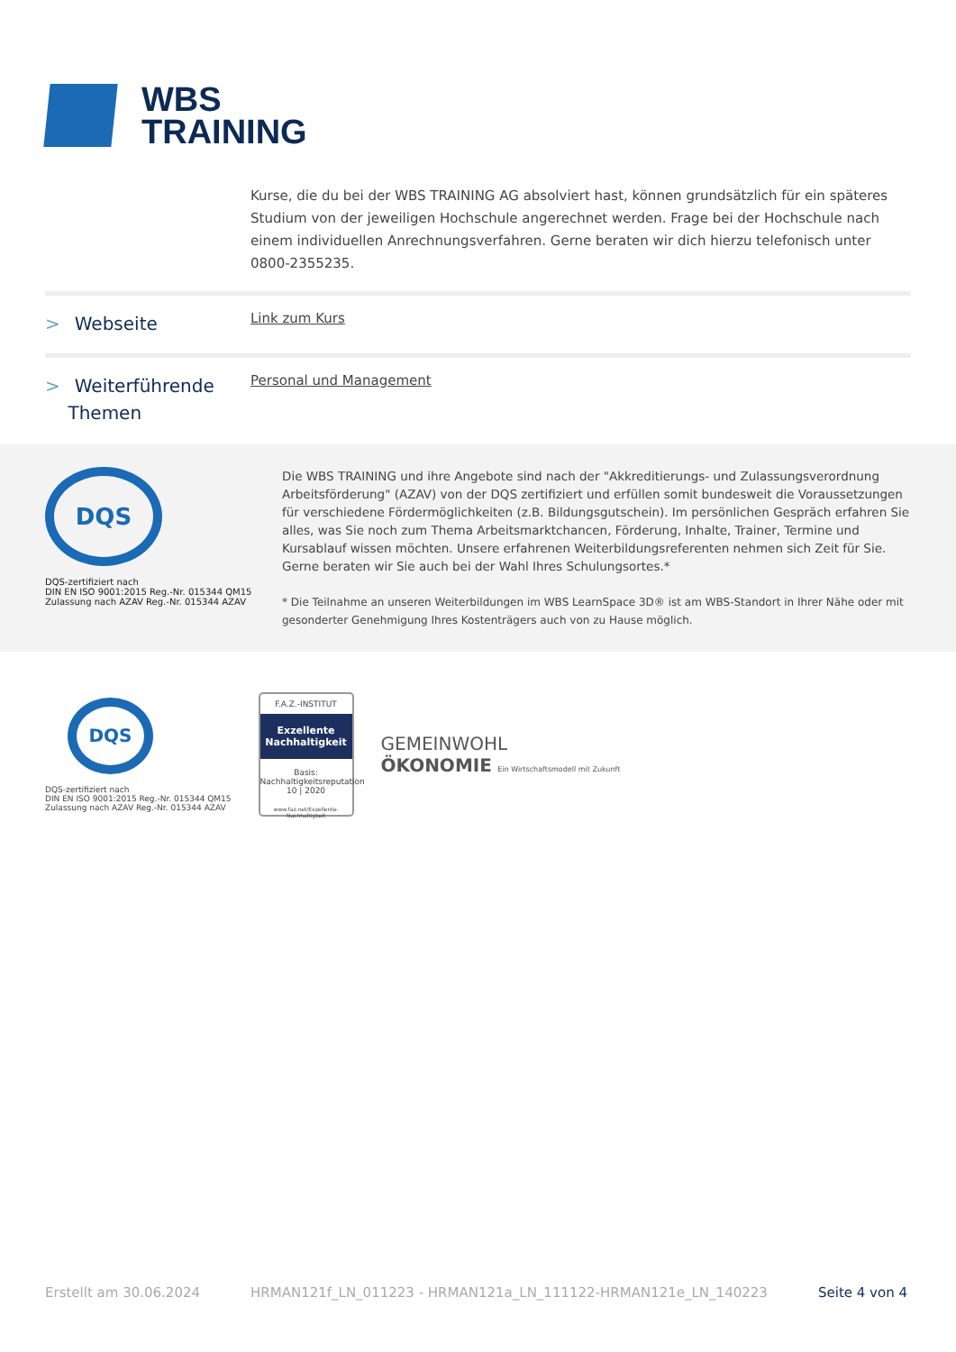WBS
TRAINING
Kurse, die du bei der WBS TRAINING AG absolviert hast, können grundsätzlich für ein späteres Studium von der jeweiligen Hochschule angerechnet werden. Frage bei der Hochschule nach einem individuellen Anrechnungsverfahren. Gerne beraten wir dich hierzu telefonisch unter 0800-2355235.
> Webseite
Link zum Kurs
> Weiterführende
Themen
Personal und Management
DQS
DQS-zertifiziert nach
DIN EN ISO 9001:2015 Reg.-Nr. 015344 QM15
Zulassung nach AZAV Reg.-Nr. 015344 AZAV
Die WBS TRAINING und ihre Angebote sind nach der "Akkreditierungs- und Zulassungsverordnung Arbeitsförderung" (AZAV) von der DQS zertifiziert und erfüllen somit bundesweit die Voraussetzungen für verschiedene Fördermöglichkeiten (z.B. Bildungsgutschein). Im persönlichen Gespräch erfahren Sie alles, was Sie noch zum Thema Arbeitsmarktchancen, Förderung, Inhalte, Trainer, Termine und Kursablauf wissen möchten. Unsere erfahrenen Weiterbildungsreferenten nehmen sich Zeit für Sie. Gerne beraten wir Sie auch bei der Wahl Ihres Schulungsortes.*
* Die Teilnahme an unseren Weiterbildungen im WBS LearnSpace 3D® ist am WBS-Standort in Ihrer Nähe oder mit gesonderter Genehmigung Ihres Kostenträgers auch von zu Hause möglich.
DQS
DQS-zertifiziert nach
DIN EN ISO 9001:2015 Reg.-Nr. 015344 QM15
Zulassung nach AZAV Reg.-Nr. 015344 AZAV
F.A.Z.-INSTITUT
Exzellente Nachhaltigkeit
Basis: Nachhaltigkeitsreputation
10 | 2020
www.faz.net/Exzellente-Nachhaltigkeit
GEMEINWOHL
ÖKONOMIE Ein Wirtschaftsmodell mit Zukunft
Erstellt am 30.06.2024 HRMAN121f_LN_011223 - HRMAN121a_LN_111122-HRMAN121e_LN_140223 Seite 4 von 4